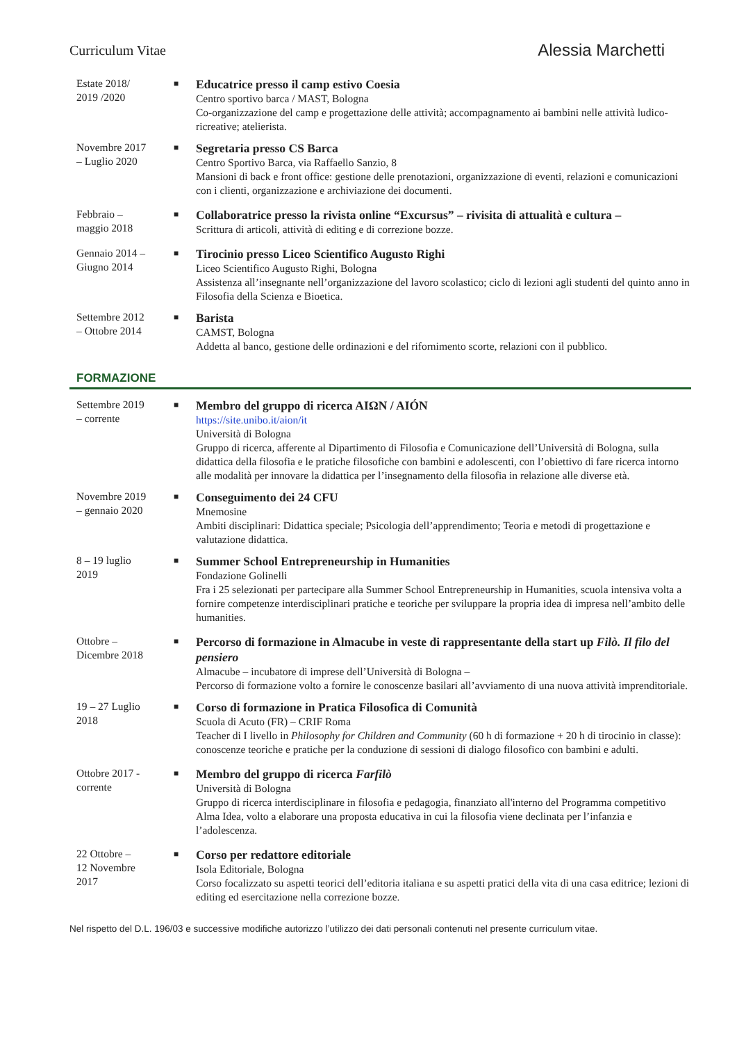Curriculum Vitae
Alessia Marchetti
Estate 2018/
2019 /2020
■
Educatrice presso il camp estivo Coesia
Centro sportivo barca / MAST, Bologna
Co-organizzazione del camp e progettazione delle attività; accompagnamento ai bambini nelle attività ludico-ricreative; atelierista.
Novembre 2017
– Luglio 2020
■
Segretaria presso CS Barca
Centro Sportivo Barca, via Raffaello Sanzio, 8
Mansioni di back e front office: gestione delle prenotazioni, organizzazione di eventi, relazioni e comunicazioni con i clienti, organizzazione e archiviazione dei documenti.
Febbraio –
maggio 2018
■
Collaboratrice presso la rivista online “Excursus” – rivisita di attualità e cultura –
Scrittura di articoli, attività di editing e di correzione bozze.
Gennaio 2014 –
Giugno 2014
■
Tirocinio presso Liceo Scientifico Augusto Righi
Liceo Scientifico Augusto Righi, Bologna
Assistenza all’insegnante nell’organizzazione del lavoro scolastico; ciclo di lezioni agli studenti del quinto anno in Filosofia della Scienza e Bioetica.
Settembre 2012
– Ottobre 2014
■
Barista
CAMST, Bologna
Addetta al banco, gestione delle ordinazioni e del rifornimento scorte, relazioni con il pubblico.
FORMAZIONE
Settembre 2019
– corrente
■
Membro del gruppo di ricerca AIΩN / AIÓN
https://site.unibo.it/aion/it
Università di Bologna
Gruppo di ricerca, afferente al Dipartimento di Filosofia e Comunicazione dell’Università di Bologna, sulla didattica della filosofia e le pratiche filosofiche con bambini e adolescenti, con l’obiettivo di fare ricerca intorno alle modalità per innovare la didattica per l’insegnamento della filosofia in relazione alle diverse età.
Novembre 2019
– gennaio 2020
■
Conseguimento dei 24 CFU
Mnemosine
Ambiti disciplinari: Didattica speciale; Psicologia dell’apprendimento; Teoria e metodi di progettazione e valutazione didattica.
8 – 19 luglio
2019
■
Summer School Entrepreneurship in Humanities
Fondazione Golinelli
Fra i 25 selezionati per partecipare alla Summer School Entrepreneurship in Humanities, scuola intensiva volta a fornire competenze interdisciplinari pratiche e teoriche per sviluppare la propria idea di impresa nell’ambito delle humanities.
Ottobre –
Dicembre 2018
■
Percorso di formazione in Almacube in veste di rappresentante della start up Filò. Il filo del pensiero
Almacube – incubatore di imprese dell’Università di Bologna –
Percorso di formazione volto a fornire le conoscenze basilari all’avviamento di una nuova attività imprenditoriale.
19 – 27 Luglio
2018
■
Corso di formazione in Pratica Filosofica di Comunità
Scuola di Acuto (FR) – CRIF Roma
Teacher di I livello in Philosophy for Children and Community (60 h di formazione + 20 h di tirocinio in classe): conoscenze teoriche e pratiche per la conduzione di sessioni di dialogo filosofico con bambini e adulti.
Ottobre 2017 -
corrente
■
Membro del gruppo di ricerca Farfilò
Università di Bologna
Gruppo di ricerca interdisciplinare in filosofia e pedagogia, finanziato all'interno del Programma competitivo Alma Idea, volto a elaborare una proposta educativa in cui la filosofia viene declinata per l’infanzia e l’adolescenza.
22 Ottobre –
12 Novembre
2017
■
Corso per redattore editoriale
Isola Editoriale, Bologna
Corso focalizzato su aspetti teorici dell’editoria italiana e su aspetti pratici della vita di una casa editrice; lezioni di editing ed esercitazione nella correzione bozze.
Nel rispetto del D.L. 196/03 e successive modifiche autorizzo l’utilizzo dei dati personali contenuti nel presente curriculum vitae.